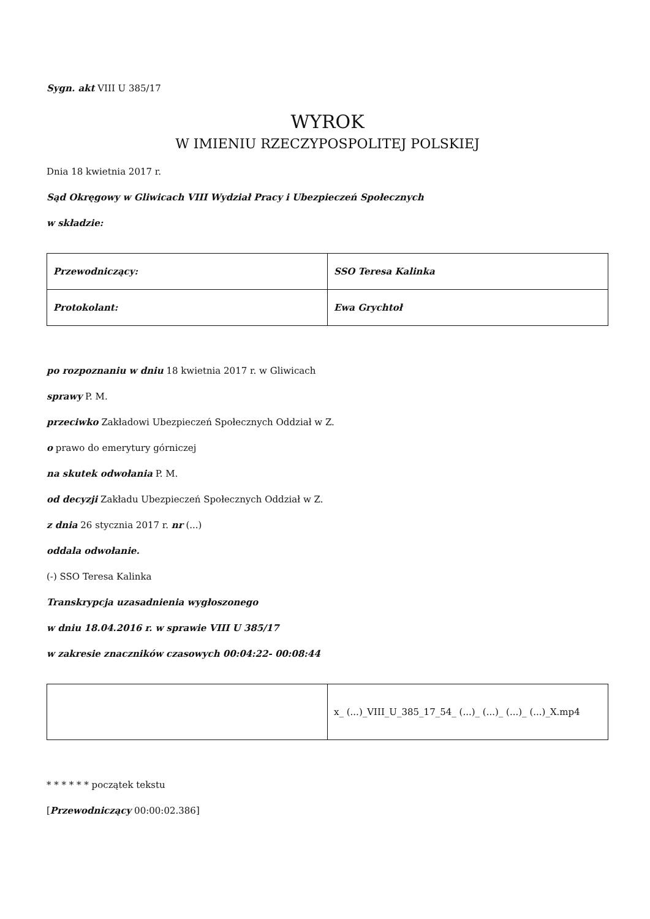Sygn. akt VIII U 385/17
WYROK
W IMIENIU RZECZYPOSPOLITEJ POLSKIEJ
Dnia 18 kwietnia 2017 r.
Sąd Okręgowy w Gliwicach VIII Wydział Pracy i Ubezpieczeń Społecznych
w składzie:
| Przewodniczący: | SSO Teresa Kalinka |
| Protokolant: | Ewa Grychtoł |
po rozpoznaniu w dniu 18 kwietnia 2017 r. w Gliwicach
sprawy P. M.
przeciwko Zakładowi Ubezpieczeń Społecznych Oddział w Z.
o prawo do emerytury górniczej
na skutek odwołania P. M.
od decyzji Zakładu Ubezpieczeń Społecznych Oddział w Z.
z dnia 26 stycznia 2017 r. nr (...)
oddala odwołanie.
(-) SSO Teresa Kalinka
Transkrypcja uzasadnienia wygłoszonego
w dniu 18.04.2016 r. w sprawie VIII U 385/17
w zakresie znaczników czasowych 00:04:22- 00:08:44
| | x_ (...)_VIII_U_385_17_54_ (...)_ (...)_ (...)_ (...)_X.mp4 |
* * * * * * początek tekstu
[Przewodniczący 00:00:02.386]